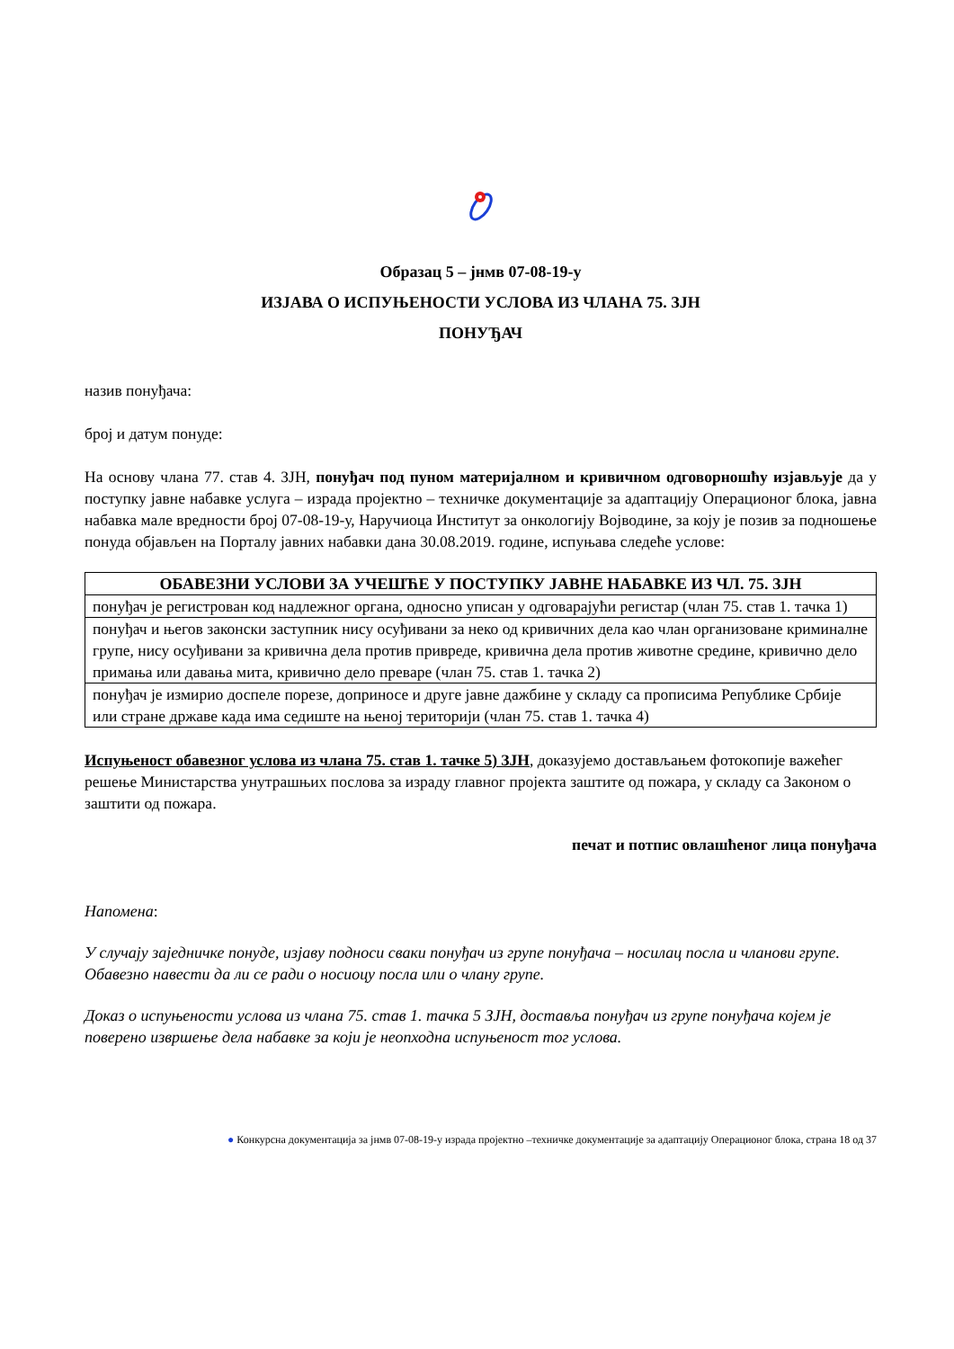Образац 5 – јнмв 07-08-19-у
ИЗЈАВА О ИСПУЊЕНОСТИ УСЛОВА ИЗ ЧЛАНА 75. ЗЈН
ПОНУЂАЧ
назив понуђача:
број и датум понуде:
На основу члана 77. став 4. ЗЈН, понуђач под пуном материјалном и кривичном одговорношћу изјављује да у поступку јавне набавке услуга – израда пројектно – техничке документације за адаптацију Операционог блока, јавна набавка мале вредности број 07-08-19-у, Наручиоца Институт за онкологију Војводине, за коју је позив за подношење понуда објављен на Порталу јавних набавки дана 30.08.2019. године, испуњава следеће услове:
| ОБАВЕЗНИ УСЛОВИ ЗА УЧЕШЋЕ У ПОСТУПКУ ЈАВНЕ НАБАВКЕ ИЗ ЧЛ. 75. ЗЈН |
| --- |
| понуђач је регистрован код надлежног органа, односно уписан у одговарајући регистар (члан 75. став 1. тачка 1) |
| понуђач и његов законски заступник нису осуђивани за неко од кривичних дела као члан организоване криминалне групе, нису осуђивани за кривична дела против привреде, кривична дела против животне средине, кривично дело примања или давања мита, кривично дело преваре (члан 75. став 1. тачка 2) |
| понуђач је измирио доспеле порезе, доприносе и друге јавне дажбине у складу са прописима Републике Србије или стране државе када има седиште на њеној територији (члан 75. став 1. тачка 4) |
Испуњеност обавезног услова из члана 75. став 1. тачке 5) ЗЈН, доказујемо достављањем фотокопије важећег решење Министарства унутрашњих послова за израду главног пројекта заштите од пожара, у складу са Законом о заштити од пожара.
печат и потпис овлашћеног лица понуђача
Напомена:
У случају заједничке понуде, изјаву подноси сваки понуђач из групе понуђача – носилац посла и чланови групе. Обавезно навести да ли се ради о носиоцу посла или о члану групе.
Доказ о испуњености услова из члана 75. став 1. тачка 5 ЗЈН, доставља понуђач из групе понуђача којем је поверено извршење дела набавке за који је неопходна испуњеност тог услова.
● Конкурсна документација за јнмв 07-08-19-у израда пројектно –техничке документације за адаптацију Операционог блока, страна 18 од 37